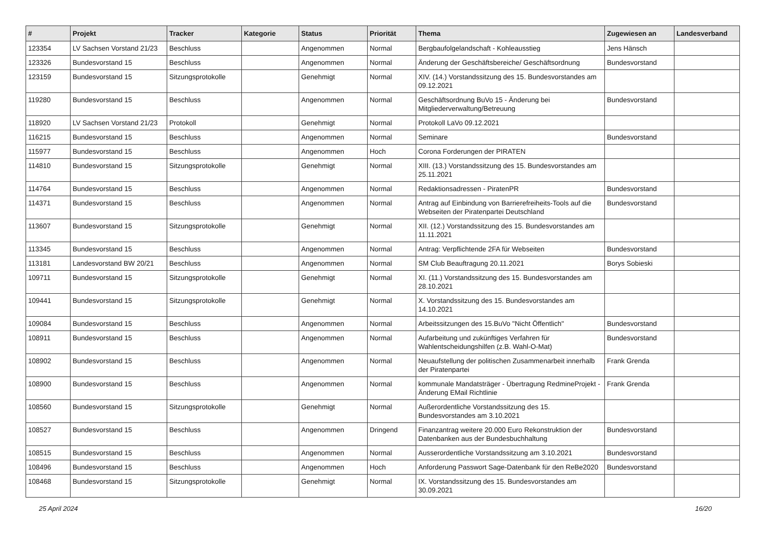| # | Projekt | Tracker | Kategorie | Status | Priorität | Thema | Zugewiesen an | Landesverband |
| --- | --- | --- | --- | --- | --- | --- | --- | --- |
| 123354 | LV Sachsen Vorstand 21/23 | Beschluss | | Angenommen | Normal | Bergbaufolgelandschaft - Kohleausstieg | Jens Hänsch | |
| 123326 | Bundesvorstand 15 | Beschluss | | Angenommen | Normal | Änderung der Geschäftsbereiche/ Geschäftsordnung | Bundesvorstand | |
| 123159 | Bundesvorstand 15 | Sitzungsprotokolle | | Genehmigt | Normal | XIV. (14.) Vorstandssitzung des 15. Bundesvorstandes am 09.12.2021 | | |
| 119280 | Bundesvorstand 15 | Beschluss | | Angenommen | Normal | Geschäftsordnung BuVo 15 - Änderung bei Mitgliederverwaltung/Betreuung | Bundesvorstand | |
| 118920 | LV Sachsen Vorstand 21/23 | Protokoll | | Genehmigt | Normal | Protokoll LaVo 09.12.2021 | | |
| 116215 | Bundesvorstand 15 | Beschluss | | Angenommen | Normal | Seminare | Bundesvorstand | |
| 115977 | Bundesvorstand 15 | Beschluss | | Angenommen | Hoch | Corona Forderungen der PIRATEN | | |
| 114810 | Bundesvorstand 15 | Sitzungsprotokolle | | Genehmigt | Normal | XIII. (13.) Vorstandssitzung des 15. Bundesvorstandes am 25.11.2021 | | |
| 114764 | Bundesvorstand 15 | Beschluss | | Angenommen | Normal | Redaktionsadressen - PiratenPR | Bundesvorstand | |
| 114371 | Bundesvorstand 15 | Beschluss | | Angenommen | Normal | Antrag auf Einbindung von Barrierefreiheits-Tools auf die Webseiten der Piratenpartei Deutschland | Bundesvorstand | |
| 113607 | Bundesvorstand 15 | Sitzungsprotokolle | | Genehmigt | Normal | XII. (12.) Vorstandssitzung des 15. Bundesvorstandes am 11.11.2021 | | |
| 113345 | Bundesvorstand 15 | Beschluss | | Angenommen | Normal | Antrag: Verpflichtende 2FA für Webseiten | Bundesvorstand | |
| 113181 | Landesvorstand BW 20/21 | Beschluss | | Angenommen | Normal | SM Club Beauftragung 20.11.2021 | Borys Sobieski | |
| 109711 | Bundesvorstand 15 | Sitzungsprotokolle | | Genehmigt | Normal | XI. (11.) Vorstandssitzung des 15. Bundesvorstandes am 28.10.2021 | | |
| 109441 | Bundesvorstand 15 | Sitzungsprotokolle | | Genehmigt | Normal | X. Vorstandssitzung des 15. Bundesvorstandes am 14.10.2021 | | |
| 109084 | Bundesvorstand 15 | Beschluss | | Angenommen | Normal | Arbeitssitzungen des 15.BuVo "Nicht Öffentlich" | Bundesvorstand | |
| 108911 | Bundesvorstand 15 | Beschluss | | Angenommen | Normal | Aufarbeitung und zukünftiges Verfahren für Wahlentscheidungshilfen (z.B. Wahl-O-Mat) | Bundesvorstand | |
| 108902 | Bundesvorstand 15 | Beschluss | | Angenommen | Normal | Neuaufstellung der politischen Zusammenarbeit innerhalb der Piratenpartei | Frank Grenda | |
| 108900 | Bundesvorstand 15 | Beschluss | | Angenommen | Normal | kommunale Mandatsträger - Übertragung RedmineProjekt - Änderung EMail Richtlinie | Frank Grenda | |
| 108560 | Bundesvorstand 15 | Sitzungsprotokolle | | Genehmigt | Normal | Außerordentliche Vorstandssitzung des 15. Bundesvorstandes am 3.10.2021 | | |
| 108527 | Bundesvorstand 15 | Beschluss | | Angenommen | Dringend | Finanzantrag weitere 20.000 Euro Rekonstruktion der Datenbanken aus der Bundesbuchhaltung | Bundesvorstand | |
| 108515 | Bundesvorstand 15 | Beschluss | | Angenommen | Normal | Ausserordentliche Vorstandssitzung am 3.10.2021 | Bundesvorstand | |
| 108496 | Bundesvorstand 15 | Beschluss | | Angenommen | Hoch | Anforderung Passwort Sage-Datenbank für den ReBe2020 | Bundesvorstand | |
| 108468 | Bundesvorstand 15 | Sitzungsprotokolle | | Genehmigt | Normal | IX. Vorstandssitzung des 15. Bundesvorstandes am 30.09.2021 | | |
25 April 2024 16/20